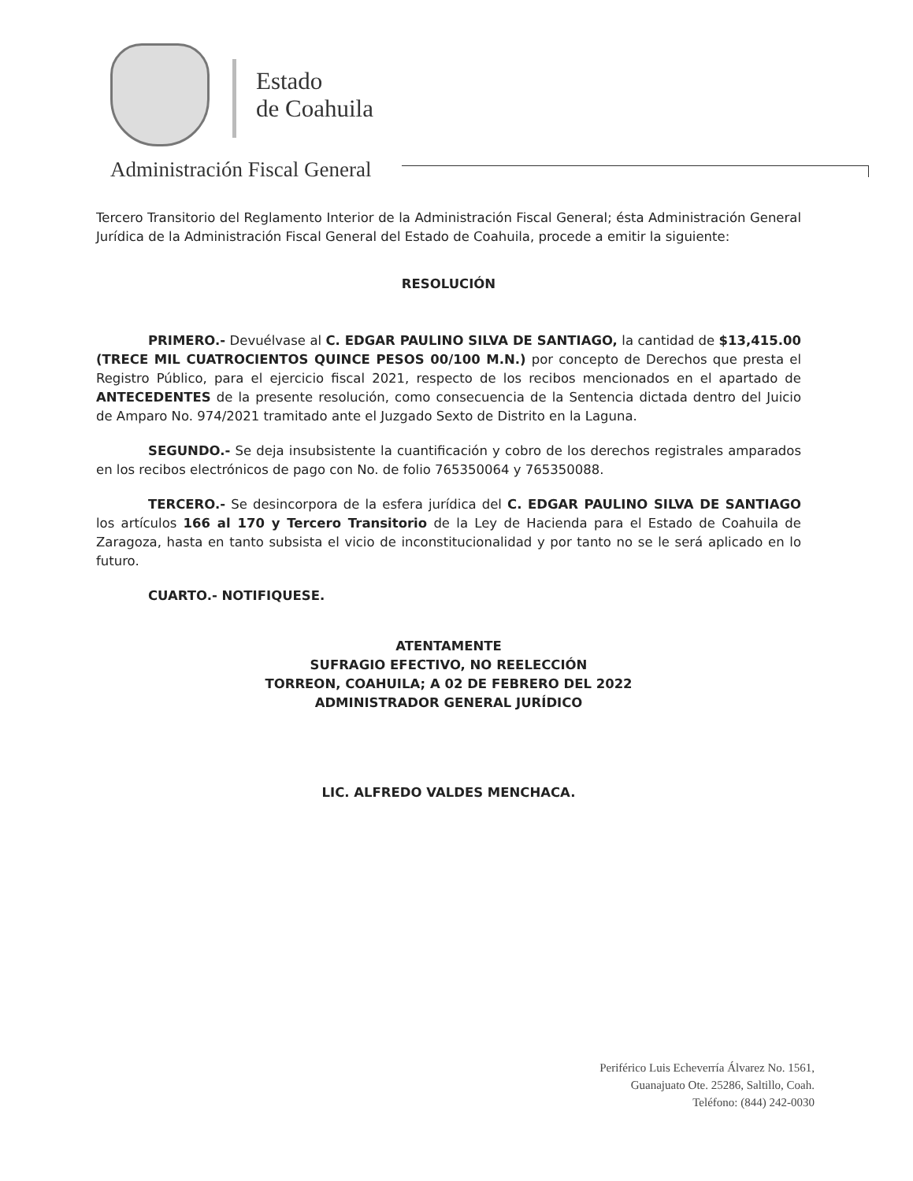Estado
de Coahuila
Administración Fiscal General
Tercero Transitorio del Reglamento Interior de la Administración Fiscal General; ésta Administración General Jurídica de la Administración Fiscal General del Estado de Coahuila, procede a emitir la siguiente:
RESOLUCIÓN
PRIMERO.- Devuélvase al C. EDGAR PAULINO SILVA DE SANTIAGO, la cantidad de $13,415.00 (TRECE MIL CUATROCIENTOS QUINCE PESOS 00/100 M.N.) por concepto de Derechos que presta el Registro Público, para el ejercicio fiscal 2021, respecto de los recibos mencionados en el apartado de ANTECEDENTES de la presente resolución, como consecuencia de la Sentencia dictada dentro del Juicio de Amparo No. 974/2021 tramitado ante el Juzgado Sexto de Distrito en la Laguna.
SEGUNDO.- Se deja insubsistente la cuantificación y cobro de los derechos registrales amparados en los recibos electrónicos de pago con No. de folio 765350064 y 765350088.
TERCERO.- Se desincorpora de la esfera jurídica del C. EDGAR PAULINO SILVA DE SANTIAGO los artículos 166 al 170 y Tercero Transitorio de la Ley de Hacienda para el Estado de Coahuila de Zaragoza, hasta en tanto subsista el vicio de inconstitucionalidad y por tanto no se le será aplicado en lo futuro.
CUARTO.- NOTIFIQUESE.
ATENTAMENTE
SUFRAGIO EFECTIVO, NO REELECCIÓN
TORREON, COAHUILA; A 02 DE FEBRERO DEL 2022
ADMINISTRADOR GENERAL JURÍDICO
LIC. ALFREDO VALDES MENCHACA.
Periférico Luis Echeverría Álvarez No. 1561,
Guanajuato Ote. 25286, Saltillo, Coah.
Teléfono: (844) 242-0030